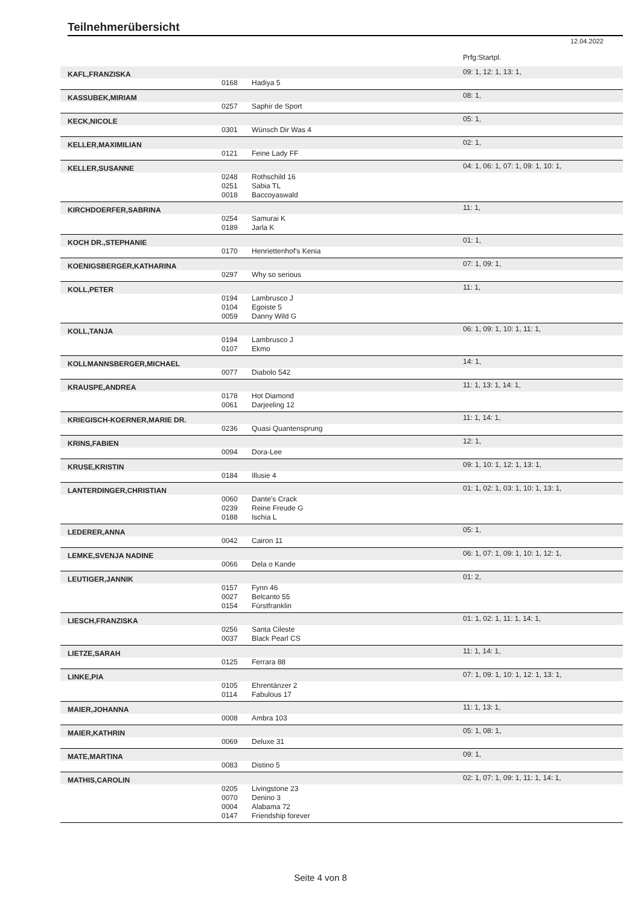Teilnehmerübersicht
12.04.2022
| | | | Prfg:Startpl. |
| KAFL,FRANZISKA | | | 09: 1, 12: 1, 13: 1, |
| | 0168 | Hadiya 5 | |
| KASSUBEK,MIRIAM | | | 08: 1, |
| | 0257 | Saphir de Sport | |
| KECK,NICOLE | | | 05: 1, |
| | 0301 | Wünsch Dir Was 4 | |
| KELLER,MAXIMILIAN | | | 02: 1, |
| | 0121 | Feine Lady FF | |
| KELLER,SUSANNE | | | 04: 1, 06: 1, 07: 1, 09: 1, 10: 1, |
| | 0248 | Rothschild 16 | |
| | 0251 | Sabia TL | |
| | 0018 | Baccoyaswald | |
| KIRCHDOERFER,SABRINA | | | 11: 1, |
| | 0254 | Samurai K | |
| | 0189 | Jarla K | |
| KOCH DR.,STEPHANIE | | | 01: 1, |
| | 0170 | Henriettenhof's Kenia | |
| KOENIGSBERGER,KATHARINA | | | 07: 1, 09: 1, |
| | 0297 | Why so serious | |
| KOLL,PETER | | | 11: 1, |
| | 0194 | Lambrusco J | |
| | 0104 | Egoiste 5 | |
| | 0059 | Danny Wild G | |
| KOLL,TANJA | | | 06: 1, 09: 1, 10: 1, 11: 1, |
| | 0194 | Lambrusco J | |
| | 0107 | Ekmo | |
| KOLLMANNSBERGER,MICHAEL | | | 14: 1, |
| | 0077 | Diabolo 542 | |
| KRAUSPE,ANDREA | | | 11: 1, 13: 1, 14: 1, |
| | 0178 | Hot Diamond | |
| | 0061 | Darjeeling 12 | |
| KRIEGISCH-KOERNER,MARIE DR. | | | 11: 1, 14: 1, |
| | 0236 | Quasi Quantensprung | |
| KRINS,FABIEN | | | 12: 1, |
| | 0094 | Dora-Lee | |
| KRUSE,KRISTIN | | | 09: 1, 10: 1, 12: 1, 13: 1, |
| | 0184 | Illusie 4 | |
| LANTERDINGER,CHRISTIAN | | | 01: 1, 02: 1, 03: 1, 10: 1, 13: 1, |
| | 0060 | Dante's Crack | |
| | 0239 | Reine Freude G | |
| | 0188 | Ischia L | |
| LEDERER,ANNA | | | 05: 1, |
| | 0042 | Cairon 11 | |
| LEMKE,SVENJA NADINE | | | 06: 1, 07: 1, 09: 1, 10: 1, 12: 1, |
| | 0066 | Dela o Kande | |
| LEUTIGER,JANNIK | | | 01: 2, |
| | 0157 | Fynn 46 | |
| | 0027 | Belcanto 55 | |
| | 0154 | Fürstfranklin | |
| LIESCH,FRANZISKA | | | 01: 1, 02: 1, 11: 1, 14: 1, |
| | 0256 | Santa Cileste | |
| | 0037 | Black Pearl CS | |
| LIETZE,SARAH | | | 11: 1, 14: 1, |
| | 0125 | Ferrara 88 | |
| LINKE,PIA | | | 07: 1, 09: 1, 10: 1, 12: 1, 13: 1, |
| | 0105 | Ehrentänzer 2 | |
| | 0114 | Fabulous 17 | |
| MAIER,JOHANNA | | | 11: 1, 13: 1, |
| | 0008 | Ambra 103 | |
| MAIER,KATHRIN | | | 05: 1, 08: 1, |
| | 0069 | Deluxe 31 | |
| MATE,MARTINA | | | 09: 1, |
| | 0083 | Distino 5 | |
| MATHIS,CAROLIN | | | 02: 1, 07: 1, 09: 1, 11: 1, 14: 1, |
| | 0205 | Livingstone 23 | |
| | 0070 | Denino 3 | |
| | 0004 | Alabama 72 | |
| | 0147 | Friendship forever | |
Seite 4 von 8